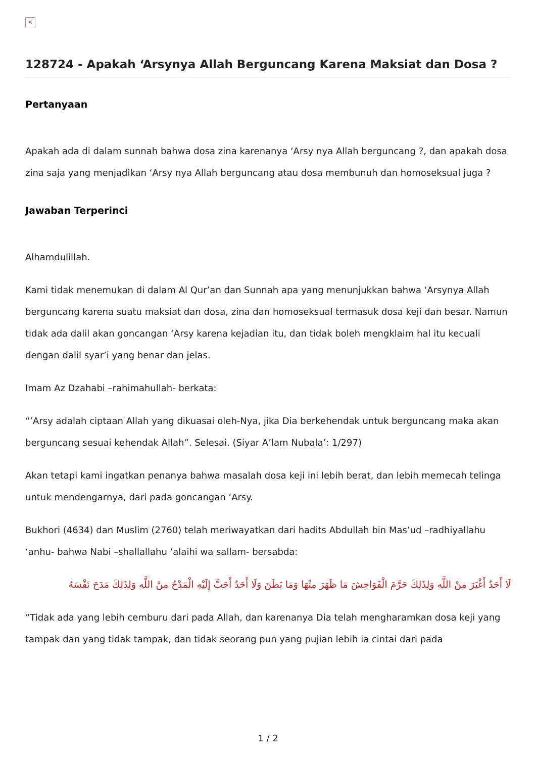×
128724 - Apakah ‘Arsynya Allah Berguncang Karena Maksiat dan Dosa ?
Pertanyaan
Apakah ada di dalam sunnah bahwa dosa zina karenanya ‘Arsy nya Allah berguncang ?, dan apakah dosa zina saja yang menjadikan ‘Arsy nya Allah berguncang atau dosa membunuh dan homoseksual juga ?
Jawaban Terperinci
Alhamdulillah.
Kami tidak menemukan di dalam Al Qur’an dan Sunnah apa yang menunjukkan bahwa ‘Arsynya Allah berguncang karena suatu maksiat dan dosa, zina dan homoseksual termasuk dosa keji dan besar. Namun tidak ada dalil akan goncangan ‘Arsy karena kejadian itu, dan tidak boleh mengklaim hal itu kecuali dengan dalil syar’i yang benar dan jelas.
Imam Az Dzahabi –rahimahullah- berkata:
“’Arsy adalah ciptaan Allah yang dikuasai oleh-Nya, jika Dia berkehendak untuk berguncang maka akan berguncang sesuai kehendak Allah”. Selesai. (Siyar A’lam Nubala’: 1/297)
Akan tetapi kami ingatkan penanya bahwa masalah dosa keji ini lebih berat, dan lebih memecah telinga untuk mendengarnya, dari pada goncangan ‘Arsy.
Bukhori (4634) dan Muslim (2760) telah meriwayatkan dari hadits Abdullah bin Mas’ud –radhiyallahu ‘anhu- bahwa Nabi –shallallahu ‘alaihi wa sallam- bersabda:
لَا أَحَدٌ أَغْيَرَ مِنْ اللَّهِ وَلِذَلِكَ حَرَّمَ الْفَوَاحِشَ مَا ظَهَرَ مِنْهَا وَمَا بَطَنَ وَلَا أَحَدٌ أَحَبَّ إِلَيْهِ الْمَدْحُ مِنْ اللَّهِ وَلِذَلِكَ مَدَحَ نَفْسَهُ
“Tidak ada yang lebih cemburu dari pada Allah, dan karenanya Dia telah mengharamkan dosa keji yang tampak dan yang tidak tampak, dan tidak seorang pun yang pujian lebih ia cintai dari pada
1 / 2